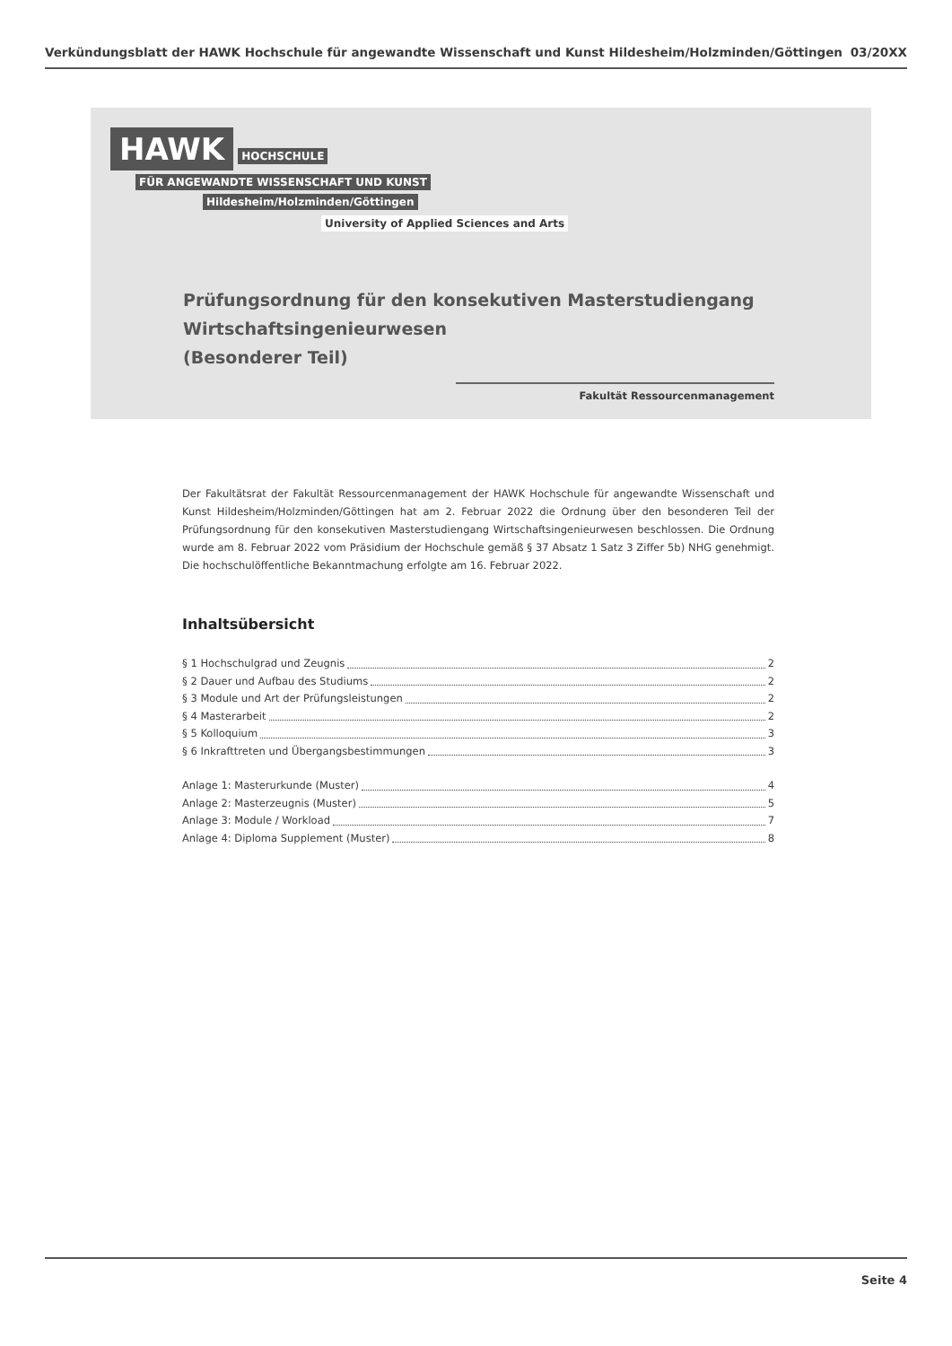Verkündungsblatt der HAWK Hochschule für angewandte Wissenschaft und Kunst Hildesheim/Holzminden/Göttingen 03/20XX
HAWK HOCHSCHULE
FÜR ANGEWANDTE WISSENSCHAFT UND KUNST
Hildesheim/Holzminden/Göttingen
University of Applied Sciences and Arts
Prüfungsordnung für den konsekutiven Masterstudiengang
Wirtschaftsingenieurwesen
(Besonderer Teil)
Fakultät Ressourcenmanagement
Der Fakultätsrat der Fakultät Ressourcenmanagement der HAWK Hochschule für angewandte Wissenschaft und Kunst Hildesheim/Holzminden/Göttingen hat am 2. Februar 2022 die Ordnung über den besonderen Teil der Prüfungsordnung für den konsekutiven Masterstudiengang Wirtschaftsingenieurwesen beschlossen. Die Ordnung wurde am 8. Februar 2022 vom Präsidium der Hochschule gemäß § 37 Absatz 1 Satz 3 Ziffer 5b) NHG genehmigt. Die hochschulöffentliche Bekanntmachung erfolgte am 16. Februar 2022.
Inhaltsübersicht
§ 1 Hochschulgrad und Zeugnis 2
§ 2 Dauer und Aufbau des Studiums 2
§ 3 Module und Art der Prüfungsleistungen 2
§ 4 Masterarbeit 2
§ 5 Kolloquium 3
§ 6 Inkrafttreten und Übergangsbestimmungen 3
Anlage 1: Masterurkunde (Muster) 4
Anlage 2: Masterzeugnis (Muster) 5
Anlage 3: Module / Workload 7
Anlage 4: Diploma Supplement (Muster) 8
Seite 4